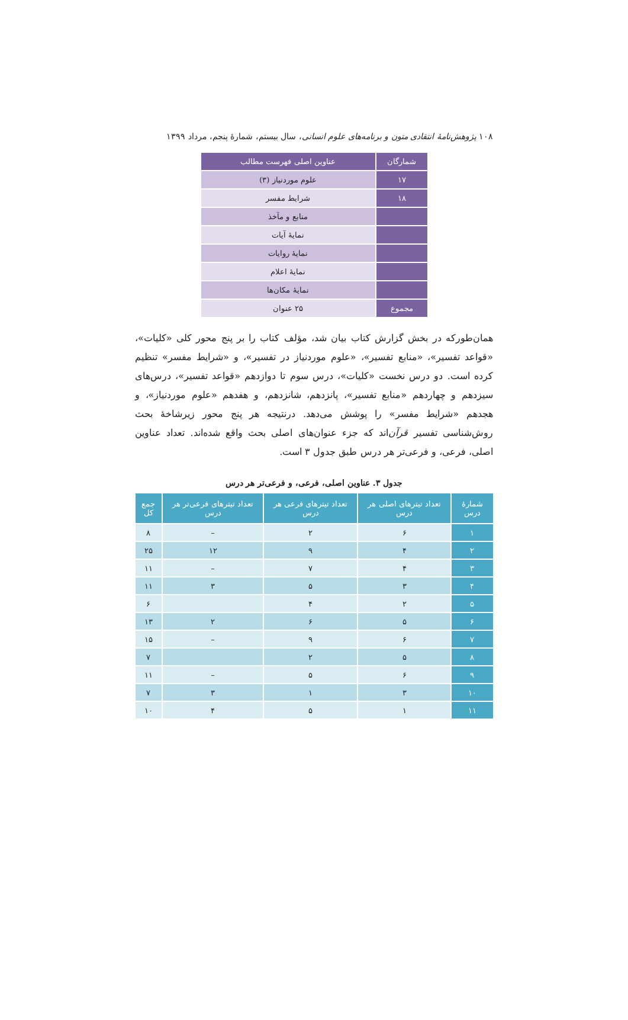۱۰۸ پژوهش‌نامهٔ انتقادی متون و برنامه‌های علوم انسانی، سال بیستم، شمارهٔ پنجم، مرداد ۱۳۹۹
| شمارگان | عناوین اصلی فهرست مطالب |
| --- | --- |
| ۱۷ | علوم موردنیاز (۳) |
| ۱۸ | شرایط مفسر |
| | منابع و مآخذ |
| | نمایهٔ آیات |
| | نمایهٔ روایات |
| | نمایهٔ اعلام |
| | نمایهٔ مکان‌ها |
| مجموع | ۲۵ عنوان |
همان‌طورکه در بخش گزارش کتاب بیان شد، مؤلف کتاب را بر پنج محور کلی «کلیات»، «قواعد تفسیر»، «منابع تفسیر»، «علوم موردنیاز در تفسیر»، و «شرایط مفسر» تنظیم کرده است. دو درس نخست «کلیات»، درس سوم تا دوازدهم «قواعد تفسیر»، درس‌های سیزدهم و چهاردهم «منابع تفسیر»، پانزدهم، شانزدهم، و هفدهم «علوم موردنیاز»، و هجدهم «شرایط مفسر» را پوشش می‌دهد. درنتیجه هر پنج محور زیرشاخهٔ بحث روش‌شناسی تفسیر قرآن‌اند که جزء عنوان‌های اصلی بحث واقع شده‌اند. تعداد عناوین اصلی، فرعی، و فرعی‌تر هر درس طبق جدول ۳ است.
جدول ۳. عناوین اصلی، فرعی، و فرعی‌تر هر درس
| شمارهٔ درس | تعداد تیترهای اصلی هر درس | تعداد تیترهای فرعی هر درس | تعداد تیترهای فرعی‌تر هر درس | جمع کل |
| --- | --- | --- | --- | --- |
| ۱ | ۶ | ۲ | – | ۸ |
| ۲ | ۴ | ۹ | ۱۲ | ۲۵ |
| ۳ | ۴ | ۷ | – | ۱۱ |
| ۴ | ۳ | ۵ | ۳ | ۱۱ |
| ۵ | ۲ | ۴ | | ۶ |
| ۶ | ۵ | ۶ | ۲ | ۱۳ |
| ۷ | ۶ | ۹ | – | ۱۵ |
| ۸ | ۵ | ۲ | | ۷ |
| ۹ | ۶ | ۵ | – | ۱۱ |
| ۱۰ | ۳ | ۱ | ۳ | ۷ |
| ۱۱ | ۱ | ۵ | ۴ | ۱۰ |